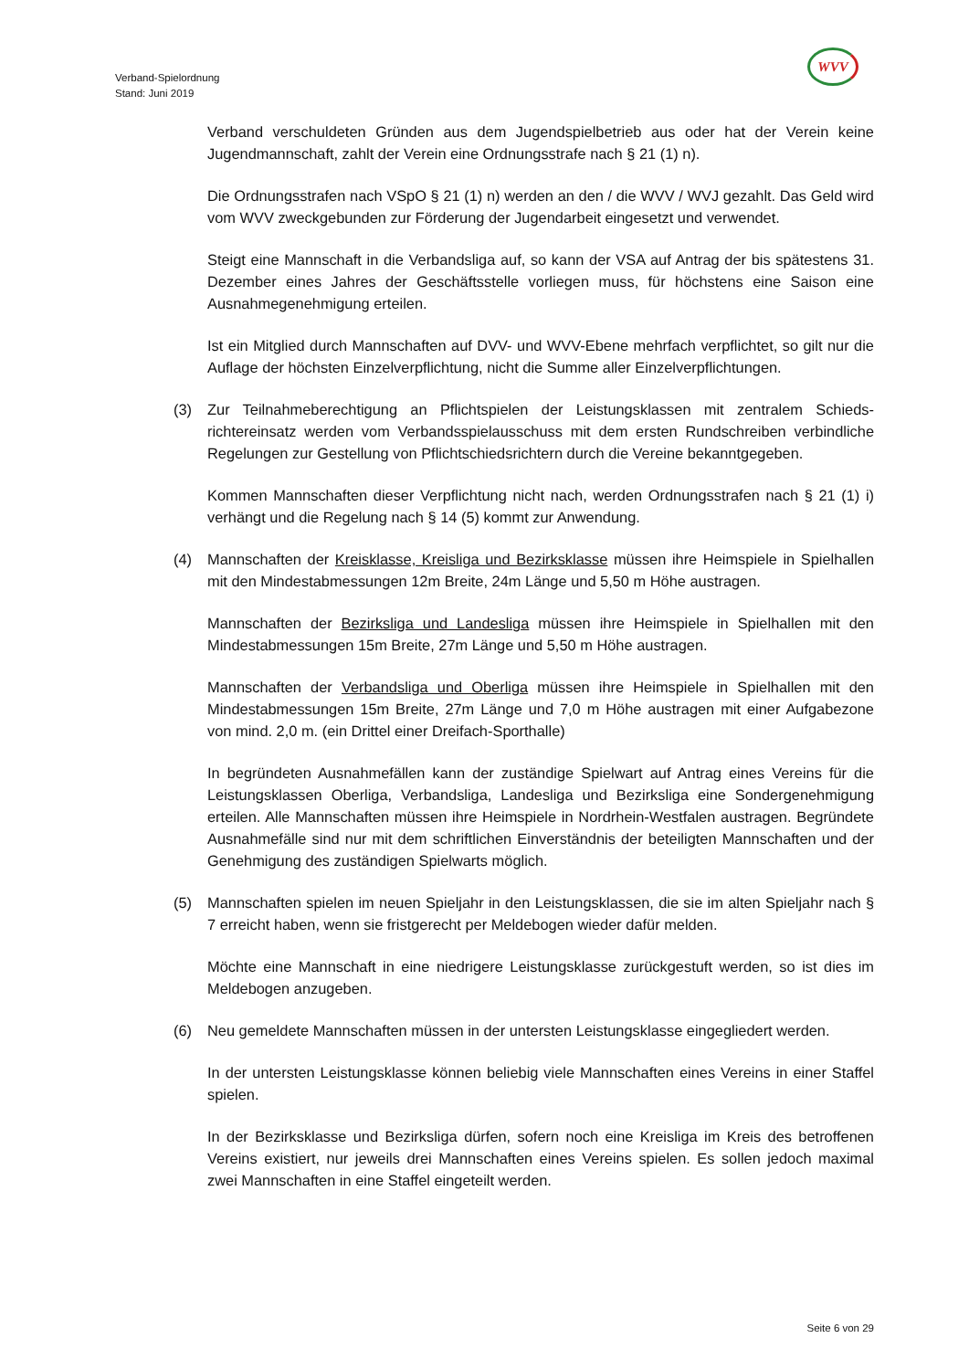WVV
Verband-Spielordnung
Stand: Juni 2019
Verband verschuldeten Gründen aus dem Jugendspielbetrieb aus oder hat der Verein keine Jugendmannschaft, zahlt der Verein eine Ordnungsstrafe nach § 21 (1) n).
Die Ordnungsstrafen nach VSpO § 21 (1) n) werden an den / die WVV / WVJ gezahlt. Das Geld wird vom WVV zweckgebunden zur Förderung der Jugendarbeit eingesetzt und verwendet.
Steigt eine Mannschaft in die Verbandsliga auf, so kann der VSA auf Antrag der bis spätestens 31. Dezember eines Jahres der Geschäftsstelle vorliegen muss, für höchstens eine Saison eine Ausnahmegenehmigung erteilen.
Ist ein Mitglied durch Mannschaften auf DVV- und WVV-Ebene mehrfach verpflichtet, so gilt nur die Auflage der höchsten Einzelverpflichtung, nicht die Summe aller Einzelverpflichtungen.
(3) Zur Teilnahmeberechtigung an Pflichtspielen der Leistungsklassen mit zentralem Schieds-richtereinsatz werden vom Verbandsspielausschuss mit dem ersten Rundschreiben verbindliche Regelungen zur Gestellung von Pflichtschiedsrichtern durch die Vereine bekanntgegeben.
Kommen Mannschaften dieser Verpflichtung nicht nach, werden Ordnungsstrafen nach § 21 (1) i) verhängt und die Regelung nach § 14 (5) kommt zur Anwendung.
(4) Mannschaften der Kreisklasse, Kreisliga und Bezirksklasse müssen ihre Heimspiele in Spielhallen mit den Mindestabmessungen 12m Breite, 24m Länge und 5,50 m Höhe austragen.
Mannschaften der Bezirksliga und Landesliga müssen ihre Heimspiele in Spielhallen mit den Mindestabmessungen 15m Breite, 27m Länge und 5,50 m Höhe austragen.
Mannschaften der Verbandsliga und Oberliga müssen ihre Heimspiele in Spielhallen mit den Mindestabmessungen 15m Breite, 27m Länge und 7,0 m Höhe austragen mit einer Aufgabezone von mind. 2,0 m. (ein Drittel einer Dreifach-Sporthalle)
In begründeten Ausnahmefällen kann der zuständige Spielwart auf Antrag eines Vereins für die Leistungsklassen Oberliga, Verbandsliga, Landesliga und Bezirksliga eine Sondergenehmigung erteilen. Alle Mannschaften müssen ihre Heimspiele in Nordrhein-Westfalen austragen. Begründete Ausnahmefälle sind nur mit dem schriftlichen Einverständnis der beteiligten Mannschaften und der Genehmigung des zuständigen Spielwarts möglich.
(5) Mannschaften spielen im neuen Spieljahr in den Leistungsklassen, die sie im alten Spieljahr nach § 7 erreicht haben, wenn sie fristgerecht per Meldebogen wieder dafür melden.
Möchte eine Mannschaft in eine niedrigere Leistungsklasse zurückgestuft werden, so ist dies im Meldebogen anzugeben.
(6) Neu gemeldete Mannschaften müssen in der untersten Leistungsklasse eingegliedert werden.
In der untersten Leistungsklasse können beliebig viele Mannschaften eines Vereins in einer Staffel spielen.
In der Bezirksklasse und Bezirksliga dürfen, sofern noch eine Kreisliga im Kreis des betroffenen Vereins existiert, nur jeweils drei Mannschaften eines Vereins spielen. Es sollen jedoch maximal zwei Mannschaften in eine Staffel eingeteilt werden.
Seite 6 von 29